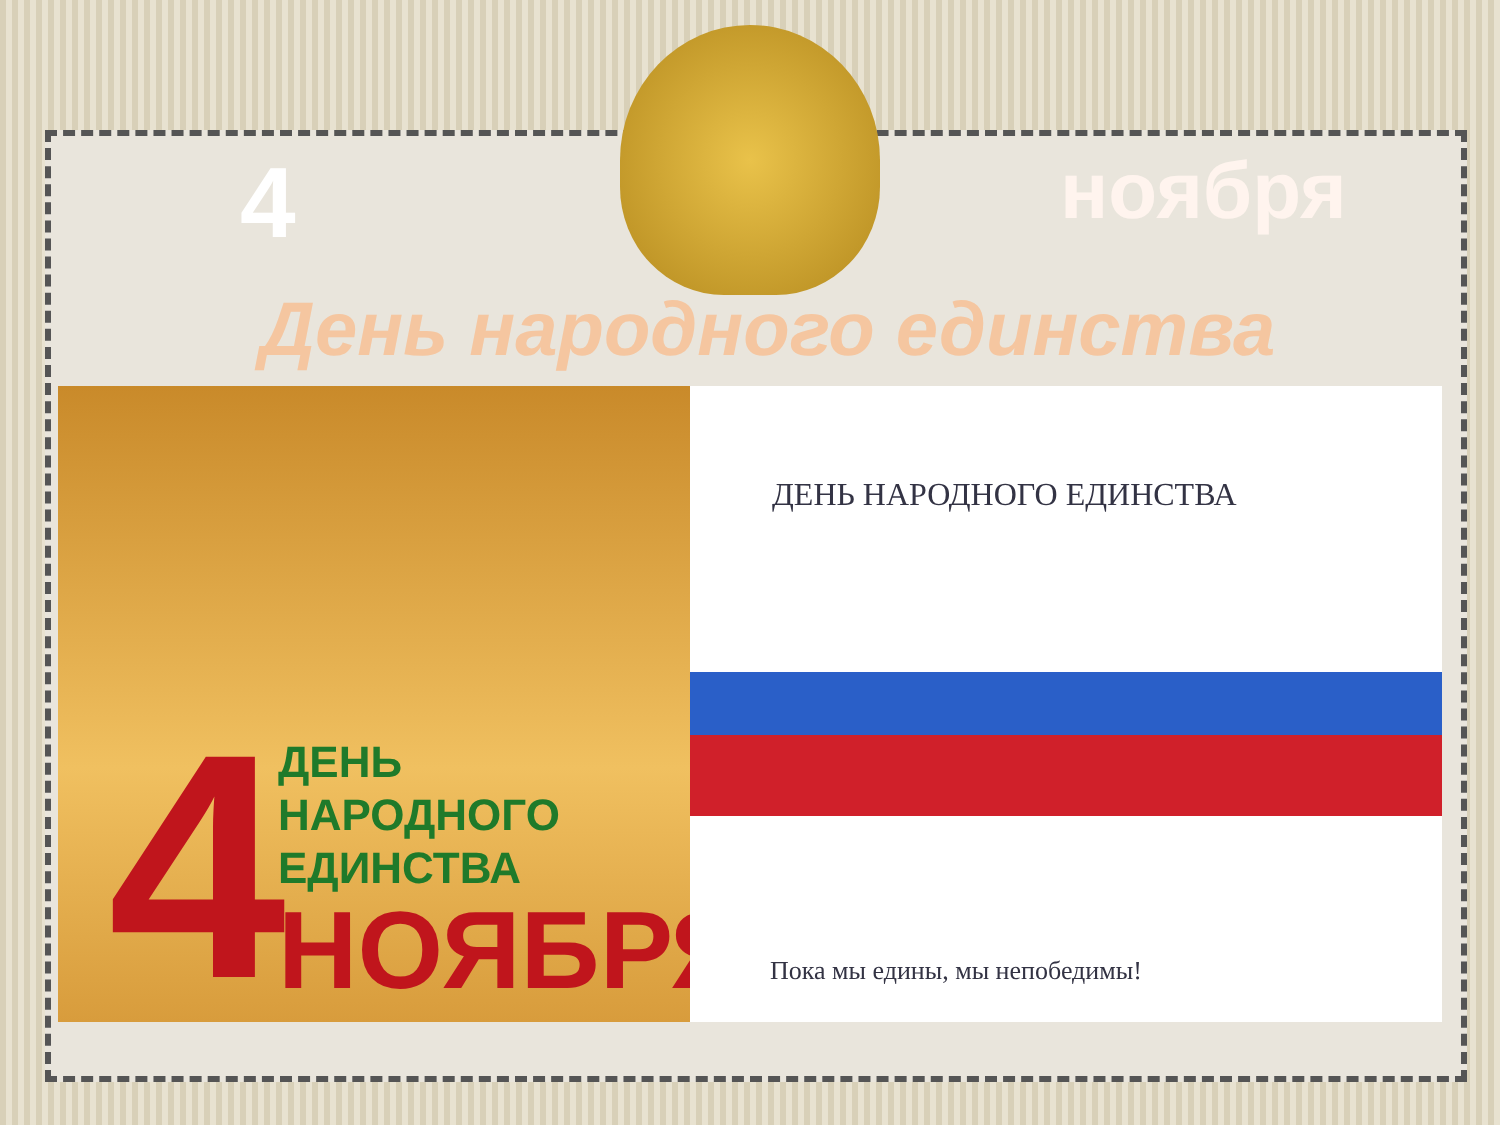4 ноября
День народного единства
4
ДЕНЬ
НАРОДНОГО
ЕДИНСТВА
НОЯБРЯ
ДЕНЬ НАРОДНОГО ЕДИНСТВА
Пока мы едины, мы непобедимы!